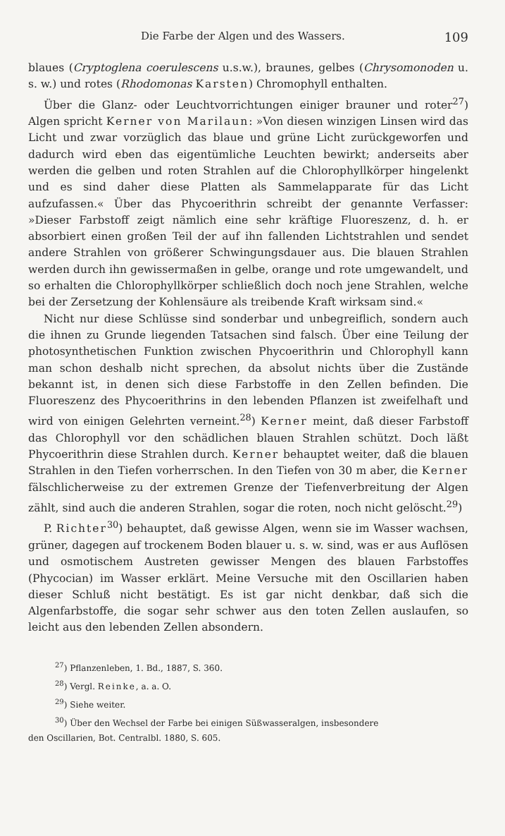Die Farbe der Algen und des Wassers. 109
blaues (Cryptoglena coerulescens u.s.w.), braunes, gelbes (Chrysomonoden u. s. w.) und rotes (Rhodomonas Karsten) Chromophyll enthalten.
Über die Glanz- oder Leuchtvorrichtungen einiger brauner und roter<sup>27</sup>) Algen spricht Kerner von Marilaun: »Von diesen winzigen Linsen wird das Licht und zwar vorzüglich das blaue und grüne Licht zurückgeworfen und dadurch wird eben das eigentümliche Leuchten bewirkt; anderseits aber werden die gelben und roten Strahlen auf die Chlorophyllkörper hingelenkt und es sind daher diese Platten als Sammelapparate für das Licht aufzufassen.« Über das Phycoerithrin schreibt der genannte Verfasser: »Dieser Farbstoff zeigt nämlich eine sehr kräftige Fluoreszenz, d. h. er absorbiert einen großen Teil der auf ihn fallenden Lichtstrahlen und sendet andere Strahlen von größerer Schwingungsdauer aus. Die blauen Strahlen werden durch ihn gewissermaßen in gelbe, orange und rote umgewandelt, und so erhalten die Chlorophyllkörper schließlich doch noch jene Strahlen, welche bei der Zersetzung der Kohlensäure als treibende Kraft wirksam sind.«
Nicht nur diese Schlüsse sind sonderbar und unbegreiflich, sondern auch die ihnen zu Grunde liegenden Tatsachen sind falsch. Über eine Teilung der photosynthetischen Funktion zwischen Phycoerithrin und Chlorophyll kann man schon deshalb nicht sprechen, da absolut nichts über die Zustände bekannt ist, in denen sich diese Farbstoffe in den Zellen befinden. Die Fluoreszenz des Phycoerithrins in den lebenden Pflanzen ist zweifelhaft und wird von einigen Gelehrten verneint.<sup>28</sup>) Kerner meint, daß dieser Farbstoff das Chlorophyll vor den schädlichen blauen Strahlen schützt. Doch läßt Phycoerithrin diese Strahlen durch. Kerner behauptet weiter, daß die blauen Strahlen in den Tiefen vorherrschen. In den Tiefen von 30 m aber, die Kerner fälschlicherweise zu der extremen Grenze der Tiefenverbreitung der Algen zählt, sind auch die anderen Strahlen, sogar die roten, noch nicht gelöscht.<sup>29</sup>)
P. Richter<sup>30</sup>) behauptet, daß gewisse Algen, wenn sie im Wasser wachsen, grüner, dagegen auf trockenem Boden blauer u. s. w. sind, was er aus Auflösen und osmotischem Austreten gewisser Mengen des blauen Farbstoffes (Phycocian) im Wasser erklärt. Meine Versuche mit den Oscillarien haben dieser Schluß nicht bestätigt. Es ist gar nicht denkbar, daß sich die Algenfarbstoffe, die sogar sehr schwer aus den toten Zellen auslaufen, so leicht aus den lebenden Zellen absondern.
<sup>27</sup>) Pflanzenleben, 1. Bd., 1887, S. 360.
<sup>28</sup>) Vergl. Reinke, a. a. O.
<sup>29</sup>) Siehe weiter.
<sup>30</sup>) Über den Wechsel der Farbe bei einigen Süßwasseralgen, insbesondere
den Oscillarien, Bot. Centralbl. 1880, S. 605.